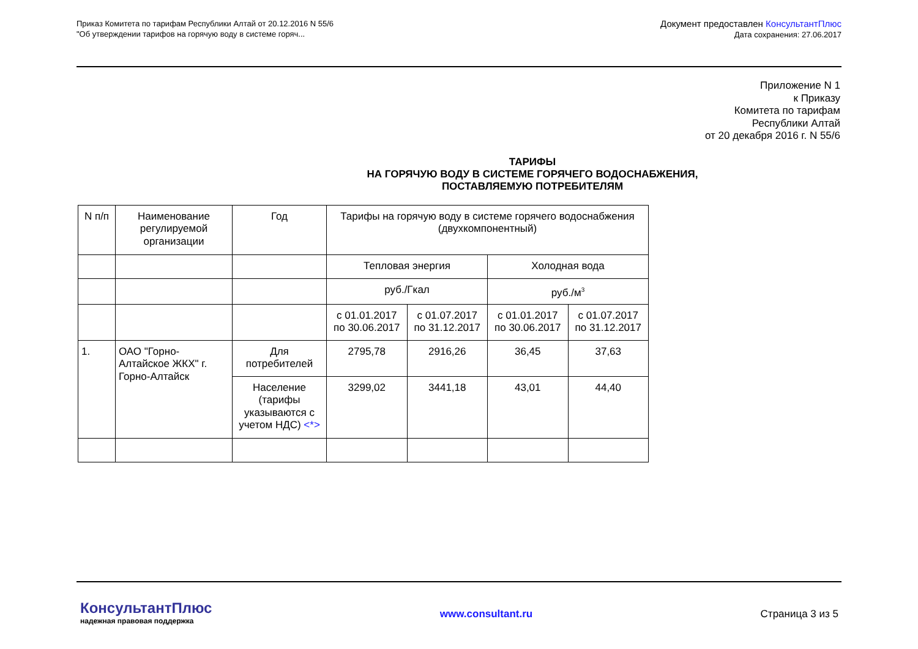Приказ Комитета по тарифам Республики Алтай от 20.12.2016 N 55/6
"Об утверждении тарифов на горячую воду в системе горяч...
Документ предоставлен КонсультантПлюс
Дата сохранения: 27.06.2017
Приложение N 1
к Приказу
Комитета по тарифам
Республики Алтай
от 20 декабря 2016 г. N 55/6
ТАРИФЫ
НА ГОРЯЧУЮ ВОДУ В СИСТЕМЕ ГОРЯЧЕГО ВОДОСНАБЖЕНИЯ,
ПОСТАВЛЯЕМУЮ ПОТРЕБИТЕЛЯМ
| N п/п | Наименование регулируемой организации | Год | Тарифы на горячую воду в системе горячего водоснабжения (двухкомпонентный) | | | |
| | | | Тепловая энергия | | Холодная вода | |
| | | | руб./Гкал | | руб./м<sup>3</sup> | |
| | | | с 01.01.2017 по 30.06.2017 | с 01.07.2017 по 31.12.2017 | с 01.01.2017 по 30.06.2017 | с 01.07.2017 по 31.12.2017 |
| 1. | ОАО "Горно-Алтайское ЖКХ" г. Горно-Алтайск | Для потребителей | 2795,78 | 2916,26 | 36,45 | 37,63 |
| | | Население (тарифы указываются с учетом НДС) <*> | 3299,02 | 3441,18 | 43,01 | 44,40 |
КонсультантПлюс
надежная правовая поддержка
www.consultant.ru Страница 3 из 5